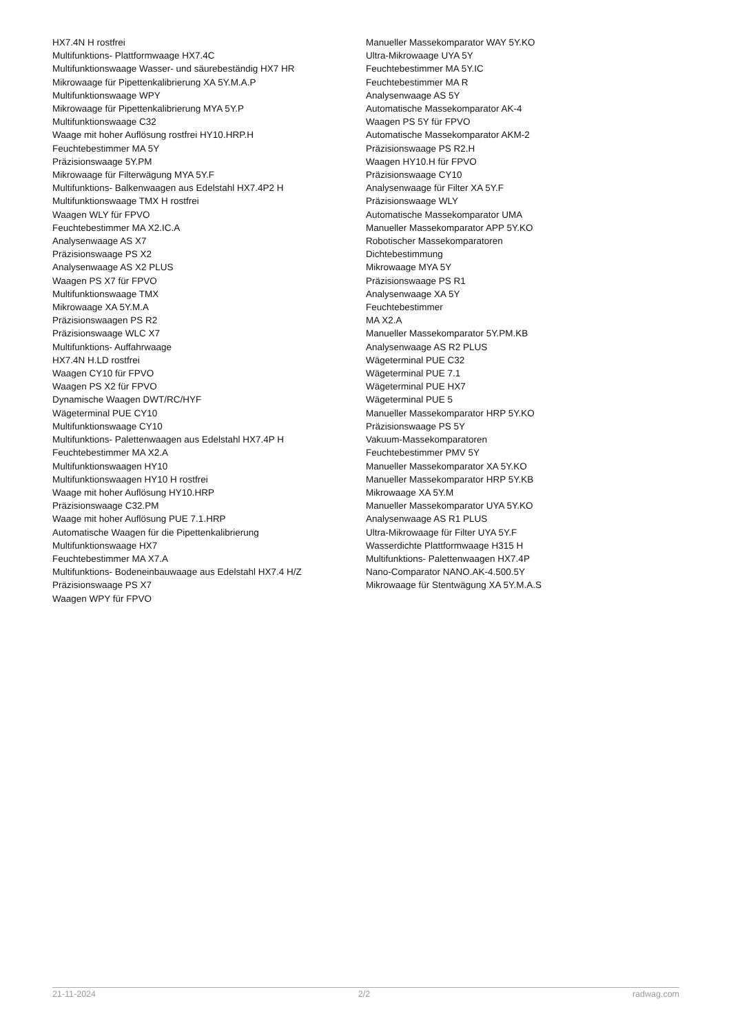HX7.4N H rostfrei
Multifunktions- Plattformwaage HX7.4C
Multifunktionswaage Wasser- und säurebeständig HX7 HR
Mikrowaage für Pipettenkalibrierung XA 5Y.M.A.P
Multifunktionswaage WPY
Mikrowaage für Pipettenkalibrierung MYA 5Y.P
Multifunktionswaage C32
Waage mit hoher Auflösung rostfrei HY10.HRP.H
Feuchtebestimmer MA 5Y
Präzisionswaage 5Y.PM
Mikrowaage für Filterwägung MYA 5Y.F
Multifunktions- Balkenwaagen aus Edelstahl HX7.4P2 H
Multifunktionswaage TMX H rostfrei
Waagen WLY für FPVO
Feuchtebestimmer MA X2.IC.A
Analysenwaage AS X7
Präzisionswaage PS X2
Analysenwaage AS X2 PLUS
Waagen PS X7 für FPVO
Multifunktionswaage TMX
Mikrowaage XA 5Y.M.A
Präzisionswaagen PS R2
Präzisionswaage WLC X7
Multifunktions- Auffahrwaage
HX7.4N H.LD rostfrei
Waagen CY10 für FPVO
Waagen PS X2 für FPVO
Dynamische Waagen DWT/RC/HYF
Wägeterminal PUE CY10
Multifunktionswaage CY10
Multifunktions- Palettenwaagen aus Edelstahl HX7.4P H
Feuchtebestimmer MA X2.A
Multifunktionswaagen HY10
Multifunktionswaagen HY10 H rostfrei
Waage mit hoher Auflösung HY10.HRP
Präzisionswaage C32.PM
Waage mit hoher Auflösung PUE 7.1.HRP
Automatische Waagen für die Pipettenkalibrierung
Multifunktionswaage HX7
Feuchtebestimmer MA X7.A
Multifunktions- Bodeneinbauwaage aus Edelstahl HX7.4 H/Z
Präzisionswaage PS X7
Waagen WPY für FPVO
Manueller Massekomparator WAY 5Y.KO
Ultra-Mikrowaage UYA 5Y
Feuchtebestimmer MA 5Y.IC
Feuchtebestimmer MA R
Analysenwaage AS 5Y
Automatische Massekomparator AK-4
Waagen PS 5Y für FPVO
Automatische Massekomparator AKM-2
Präzisionswaage PS R2.H
Waagen HY10.H für FPVO
Präzisionswaage CY10
Analysenwaage für Filter XA 5Y.F
Präzisionswaage WLY
Automatische Massekomparator UMA
Manueller Massekomparator APP 5Y.KO
Robotischer Massekomparatoren
Dichtebestimmung
Mikrowaage MYA 5Y
Präzisionswaage PS R1
Analysenwaage XA 5Y
Feuchtebestimmer
MA X2.A
Manueller Massekomparator 5Y.PM.KB
Analysenwaage AS R2 PLUS
Wägeterminal PUE C32
Wägeterminal PUE 7.1
Wägeterminal PUE HX7
Wägeterminal PUE 5
Manueller Massekomparator HRP 5Y.KO
Präzisionswaage PS 5Y
Vakuum-Massekomparatoren
Feuchtebestimmer PMV 5Y
Manueller Massekomparator XA 5Y.KO
Manueller Massekomparator HRP 5Y.KB
Mikrowaage XA 5Y.M
Manueller Massekomparator UYA 5Y.KO
Analysenwaage AS R1 PLUS
Ultra-Mikrowaage für Filter UYA 5Y.F
Wasserdichte Plattformwaage H315 H
Multifunktions- Palettenwaagen HX7.4P
Nano-Comparator NANO.AK-4.500.5Y
Mikrowaage für Stentwägung XA 5Y.M.A.S
21-11-2024 2/2 radwag.com